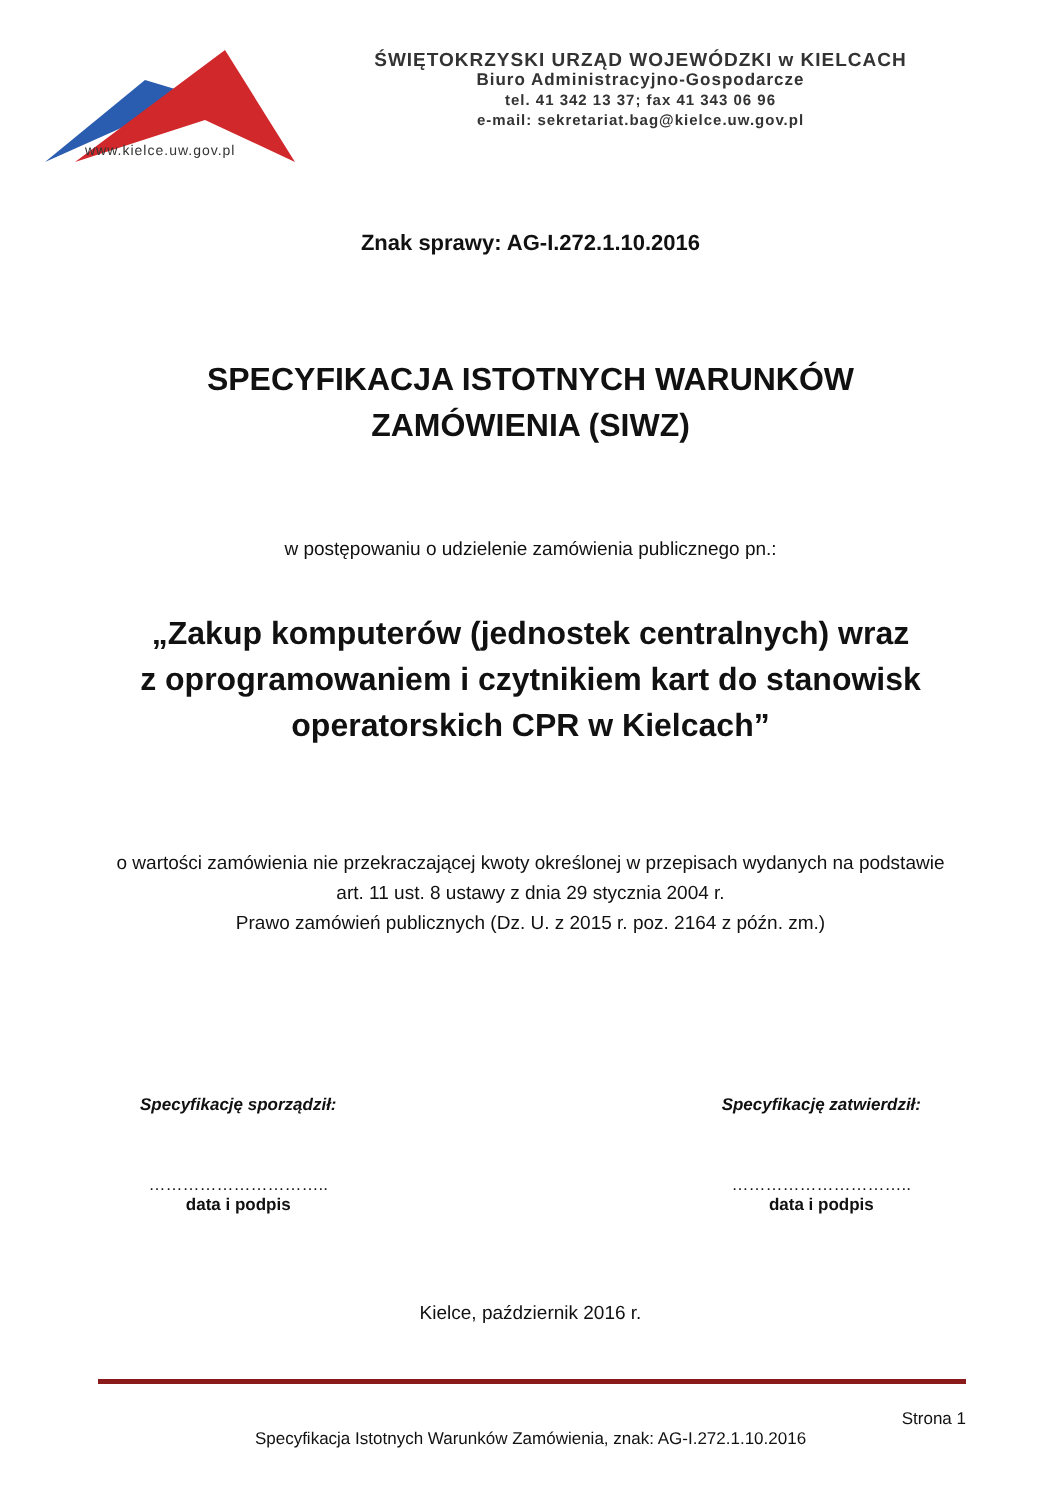www.kielce.uw.gov.pl
ŚWIĘTOKRZYSKI URZĄD WOJEWÓDZKI w KIELCACH
Biuro Administracyjno-Gospodarcze
tel. 41 342 13 37; fax 41 343 06 96
e-mail: sekretariat.bag@kielce.uw.gov.pl
Znak sprawy: AG-I.272.1.10.2016
SPECYFIKACJA ISTOTNYCH WARUNKÓW
ZAMÓWIENIA (SIWZ)
w postępowaniu o udzielenie zamówienia publicznego pn.:
„Zakup komputerów (jednostek centralnych) wraz
z oprogramowaniem i czytnikiem kart do stanowisk
operatorskich CPR w Kielcach”
o wartości zamówienia nie przekraczającej kwoty określonej w przepisach wydanych na podstawie
art. 11 ust. 8 ustawy z dnia 29 stycznia 2004 r.
Prawo zamówień publicznych (Dz. U. z 2015 r. poz. 2164 z późn. zm.)
Specyfikację sporządził:
…………………………..
data i podpis
Specyfikację zatwierdził:
…………………………..
data i podpis
Kielce, październik 2016 r.
Strona 1
Specyfikacja Istotnych Warunków Zamówienia, znak: AG-I.272.1.10.2016